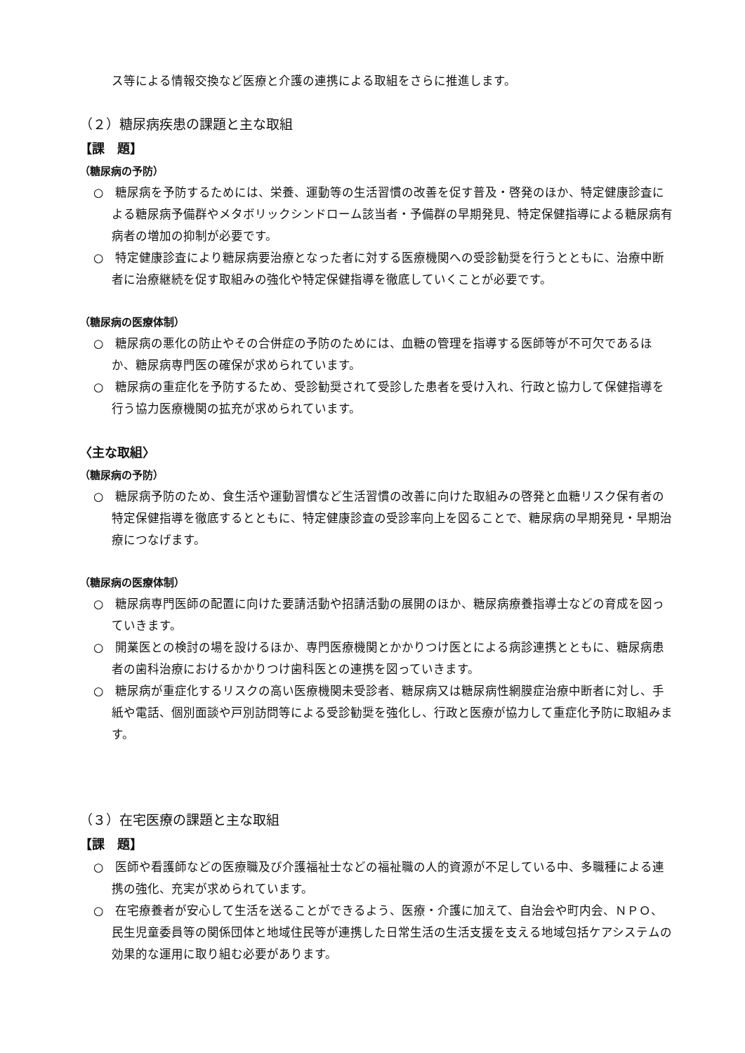ス等による情報交換など医療と介護の連携による取組をさらに推進します。
（２）糖尿病疾患の課題と主な取組
【課　題】
（糖尿病の予防）
○　糖尿病を予防するためには、栄養、運動等の生活習慣の改善を促す普及・啓発のほか、特定健康診査による糖尿病予備群やメタボリックシンドローム該当者・予備群の早期発見、特定保健指導による糖尿病有病者の増加の抑制が必要です。
○　特定健康診査により糖尿病要治療となった者に対する医療機関への受診勧奨を行うとともに、治療中断者に治療継続を促す取組みの強化や特定保健指導を徹底していくことが必要です。
（糖尿病の医療体制）
○　糖尿病の悪化の防止やその合併症の予防のためには、血糖の管理を指導する医師等が不可欠であるほか、糖尿病専門医の確保が求められています。
○　糖尿病の重症化を予防するため、受診勧奨されて受診した患者を受け入れ、行政と協力して保健指導を行う協力医療機関の拡充が求められています。
〈主な取組〉
（糖尿病の予防）
○　糖尿病予防のため、食生活や運動習慣など生活習慣の改善に向けた取組みの啓発と血糖リスク保有者の特定保健指導を徹底するとともに、特定健康診査の受診率向上を図ることで、糖尿病の早期発見・早期治療につなげます。
（糖尿病の医療体制）
○　糖尿病専門医師の配置に向けた要請活動や招請活動の展開のほか、糖尿病療養指導士などの育成を図っていきます。
○　開業医との検討の場を設けるほか、専門医療機関とかかりつけ医とによる病診連携とともに、糖尿病患者の歯科治療におけるかかりつけ歯科医との連携を図っていきます。
○　糖尿病が重症化するリスクの高い医療機関未受診者、糖尿病又は糖尿病性網膜症治療中断者に対し、手紙や電話、個別面談や戸別訪問等による受診勧奨を強化し、行政と医療が協力して重症化予防に取組みます。
（３）在宅医療の課題と主な取組
【課　題】
○　医師や看護師などの医療職及び介護福祉士などの福祉職の人的資源が不足している中、多職種による連携の強化、充実が求められています。
○　在宅療養者が安心して生活を送ることができるよう、医療・介護に加えて、自治会や町内会、ＮＰＯ、民生児童委員等の関係団体と地域住民等が連携した日常生活の生活支援を支える地域包括ケアシステムの効果的な運用に取り組む必要があります。